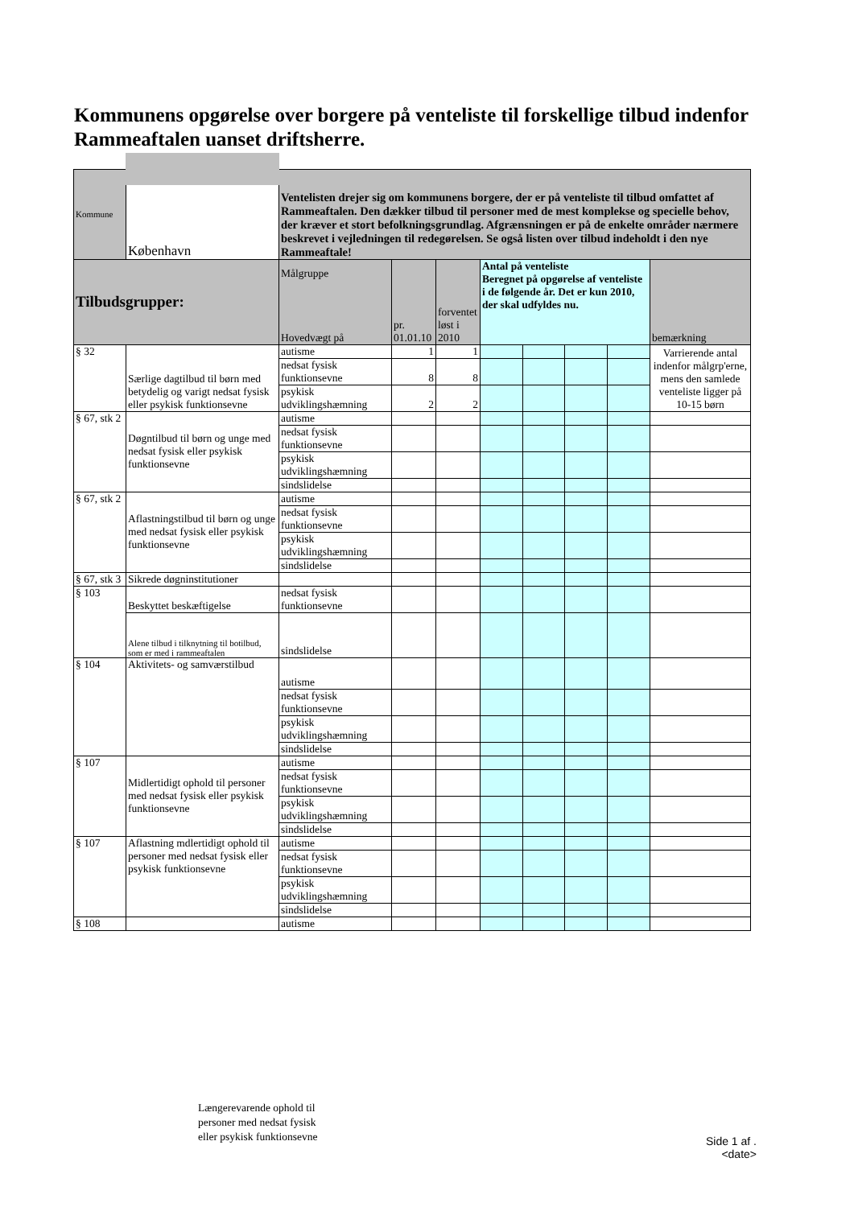Kommunens opgørelse over borgere på venteliste til forskellige tilbud indenfor Rammeaftalen uanset driftsherre.
| Kommune | København | Ventelisten drejer sig om kommunens borgere, der er på venteliste til tilbud omfattet af Rammeaftalen. Den dækker tilbud til personer med de mest komplekse og specielle behov, der kræver et stort befolkningsgrundlag. Afgrænsningen er på de enkelte områder nærmere beskrevet i vejledningen til redegørelsen. Se også listen over tilbud indeholdt i den nye Rammeaftale! | | | | | | | |
| Tilbudsgrupper: | | Målgruppe Hovedvægt på | pr. 01.01.10 | forventet løst i 2010 | Antal på venteliste Beregnet på opgørelse af venteliste i de følgende år. Det er kun 2010, der skal udfyldes nu. | | | | bemærkning |
| § 32 | Særlige dagtilbud til børn med betydelig og varigt nedsat fysisk eller psykisk funktionsevne | autisme | 1 | 1 | | | | | Varrierende antal indenfor målgrp'erne, mens den samlede venteliste ligger på 10-15 børn |
| | | nedsat fysisk funktionsevne | 8 | 8 | | | | | |
| | | psykisk udviklingshæmning | 2 | 2 | | | | | |
| § 67, stk 2 | Døgntilbud til børn og unge med nedsat fysisk eller psykisk funktionsevne | autisme | | | | | | | |
| | | nedsat fysisk funktionsevne | | | | | | | |
| | | psykisk udviklingshæmning | | | | | | | |
| | | sindslidelse | | | | | | | |
| § 67, stk 2 | Aflastningstilbud til børn og unge med nedsat fysisk eller psykisk funktionsevne | autisme | | | | | | | |
| | | nedsat fysisk funktionsevne | | | | | | | |
| | | psykisk udviklingshæmning | | | | | | | |
| | | sindslidelse | | | | | | | |
| § 67, stk 3 | Sikrede døgninstitutioner | | | | | | | | |
| § 103 | Beskyttet beskæftigelse | nedsat fysisk funktionsevne | | | | | | | |
| | Alene tilbud i tilknytning til botilbud, som er med i rammeaftalen | sindslidelse | | | | | | | |
| § 104 | Aktivitets- og samværstilbud | autisme | | | | | | | |
| | | nedsat fysisk funktionsevne | | | | | | | |
| | | psykisk udviklingshæmning | | | | | | | |
| | | sindslidelse | | | | | | | |
| § 107 | Midlertidigt ophold til personer med nedsat fysisk eller psykisk funktionsevne | autisme | | | | | | | |
| | | nedsat fysisk funktionsevne | | | | | | | |
| | | psykisk udviklingshæmning | | | | | | | |
| | | sindslidelse | | | | | | | |
| § 107 | Aflastning mdlertidigt ophold til personer med nedsat fysisk eller psykisk funktionsevne | autisme | | | | | | | |
| | | nedsat fysisk funktionsevne | | | | | | | |
| | | psykisk udviklingshæmning | | | | | | | |
| | | sindslidelse | | | | | | | |
| § 108 | | autisme | | | | | | | |
Længerevarende ophold til
personer med nedsat fysisk
eller psykisk funktionsevne
Side 1 af .
<date>